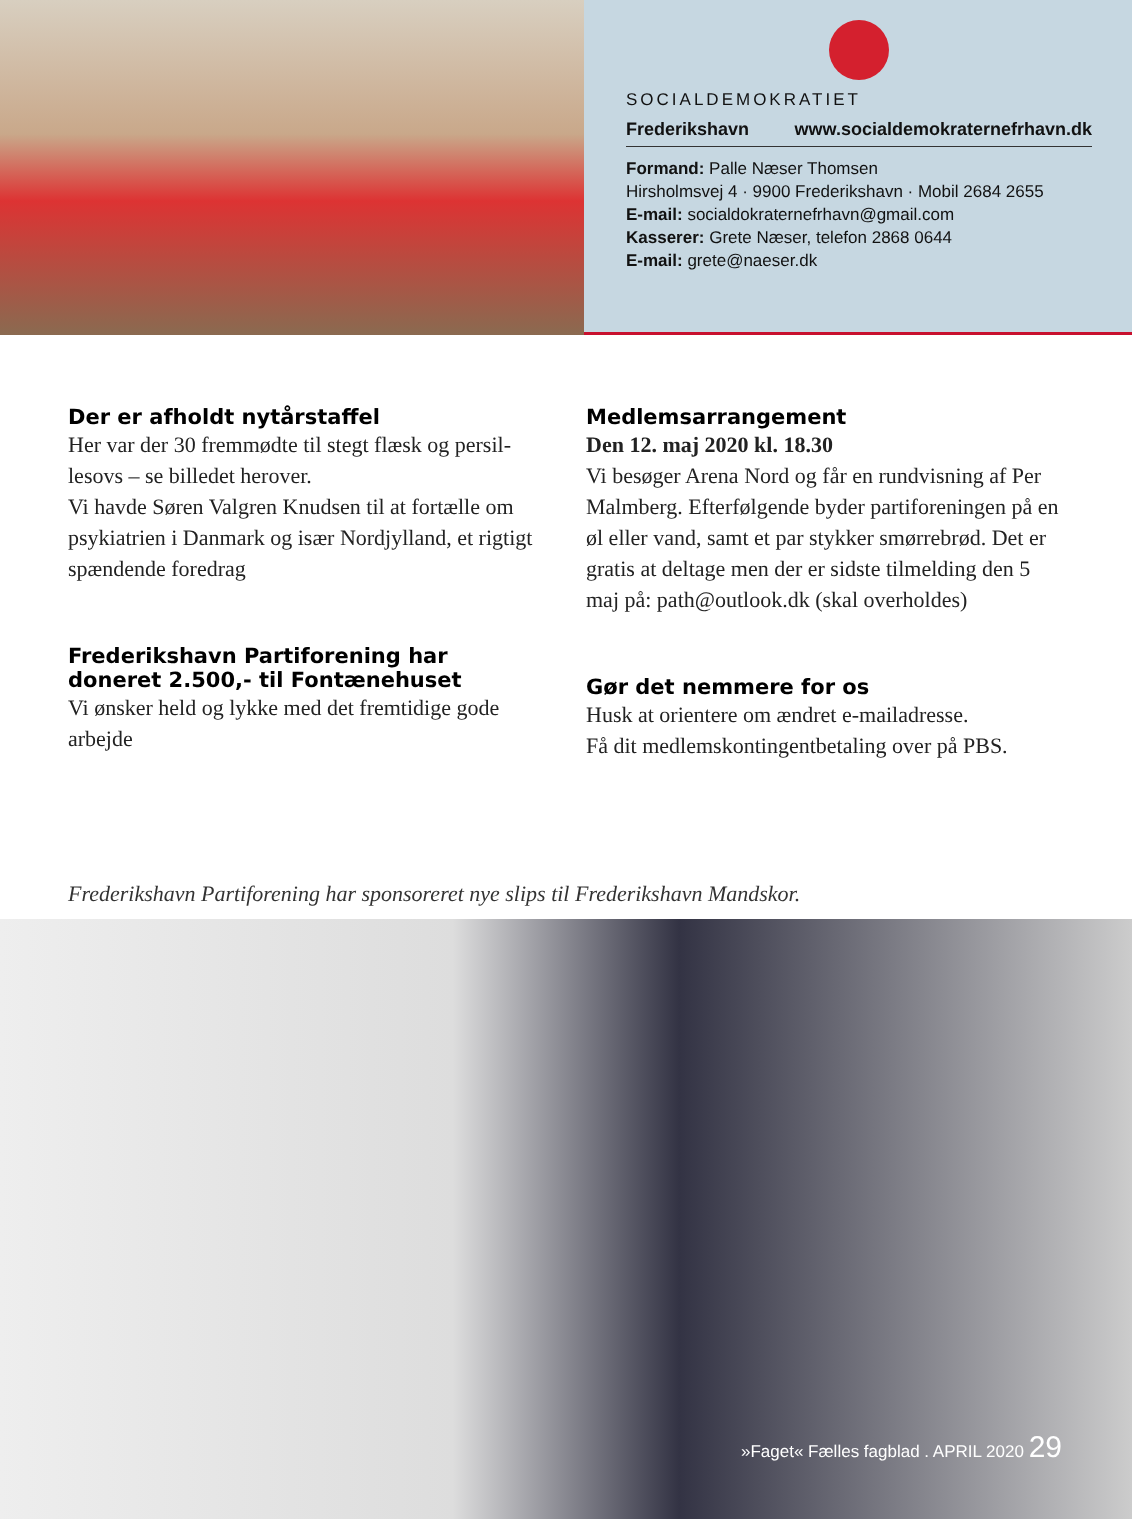SOCIALDEMOKRATIET
Frederikshavn www.socialdemokraternefrhavn.dk
Formand: Palle Næser Thomsen
Hirsholmsvej 4 · 9900 Frederikshavn · Mobil 2684 2655
E-mail: socialdokraternefrhavn@gmail.com
Kasserer: Grete Næser, telefon 2868 0644
E-mail: grete@naeser.dk
Der er afholdt nytårstaffel
Her var der 30 fremmødte til stegt flæsk og persil­lesovs – se billedet herover.
Vi havde Søren Valgren Knudsen til at fortælle om psykiatrien i Danmark og især Nordjylland, et rig­tigt spændende foredrag
Frederikshavn Partiforening har doneret 2.500,- til Fontænehuset
Vi ønsker held og lykke med det fremtidige gode arbejde
Medlemsarrangement
Den 12. maj 2020 kl. 18.30
Vi besøger Arena Nord og får en rundvisning af Per Malmberg. Efterfølgende byder partiforenin­gen på en øl eller vand, samt et par stykker smør­rebrød. Det er gratis at deltage men der er sidste tilmelding den 5 maj på: path@outlook.dk (skal overholdes)
Gør det nemmere for os
Husk at orientere om ændret e-mailadresse.
Få dit medlemskontingentbetaling over på PBS.
Frederikshavn Partiforening har sponsoreret nye slips til Frederikshavn Mandskor.
»Faget« Fælles fagblad . APRIL 2020 29